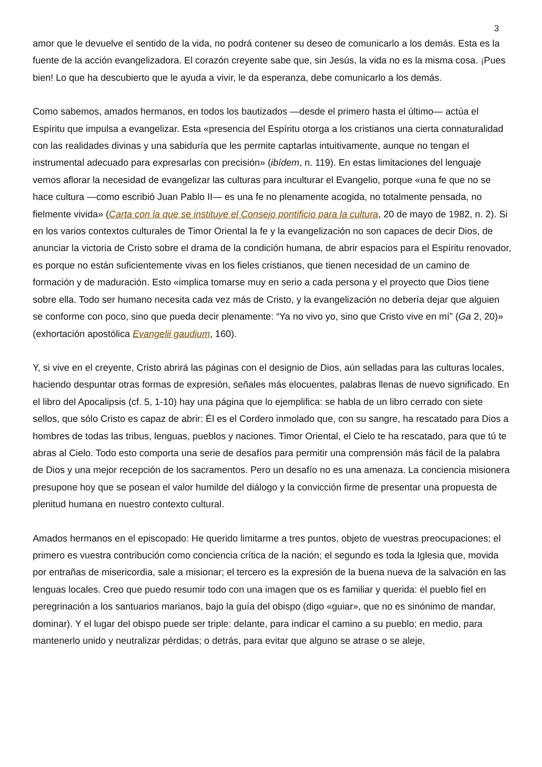3
amor que le devuelve el sentido de la vida, no podrá contener su deseo de comunicarlo a los demás. Esta es la fuente de la acción evangelizadora. El corazón creyente sabe que, sin Jesús, la vida no es la misma cosa. ¡Pues bien! Lo que ha descubierto que le ayuda a vivir, le da esperanza, debe comunicarlo a los demás.
Como sabemos, amados hermanos, en todos los bautizados —desde el primero hasta el último— actúa el Espíritu que impulsa a evangelizar. Esta «presencia del Espíritu otorga a los cristianos una cierta connaturalidad con las realidades divinas y una sabiduría que les permite captarlas intuitivamente, aunque no tengan el instrumental adecuado para expresarlas con precisión» (ibídem, n. 119). En estas limitaciones del lenguaje vemos aflorar la necesidad de evangelizar las culturas para inculturar el Evangelio, porque «una fe que no se hace cultura —como escribió Juan Pablo II— es una fe no plenamente acogida, no totalmente pensada, no fielmente vivida» (Carta con la que se instituye el Consejo pontificio para la cultura, 20 de mayo de 1982, n. 2). Si en los varios contextos culturales de Timor Oriental la fe y la evangelización no son capaces de decir Dios, de anunciar la victoria de Cristo sobre el drama de la condición humana, de abrir espacios para el Espíritu renovador, es porque no están suficientemente vivas en los fieles cristianos, que tienen necesidad de un camino de formación y de maduración. Esto «implica tomarse muy en serio a cada persona y el proyecto que Dios tiene sobre ella. Todo ser humano necesita cada vez más de Cristo, y la evangelización no debería dejar que alguien se conforme con poco, sino que pueda decir plenamente: “Ya no vivo yo, sino que Cristo vive en mí” (Ga 2, 20)» (exhortación apostólica Evangelii gaudium, 160).
Y, si vive en el creyente, Cristo abrirá las páginas con el designio de Dios, aún selladas para las culturas locales, haciendo despuntar otras formas de expresión, señales más elocuentes, palabras llenas de nuevo significado. En el libro del Apocalipsis (cf. 5, 1-10) hay una página que lo ejemplifica: se habla de un libro cerrado con siete sellos, que sólo Cristo es capaz de abrir: Él es el Cordero inmolado que, con su sangre, ha rescatado para Dios a hombres de todas las tribus, lenguas, pueblos y naciones. Timor Oriental, el Cielo te ha rescatado, para que tú te abras al Cielo. Todo esto comporta una serie de desafíos para permitir una comprensión más fácil de la palabra de Dios y una mejor recepción de los sacramentos. Pero un desafío no es una amenaza. La conciencia misionera presupone hoy que se posean el valor humilde del diálogo y la convicción firme de presentar una propuesta de plenitud humana en nuestro contexto cultural.
Amados hermanos en el episcopado: He querido limitarme a tres puntos, objeto de vuestras preocupaciones; el primero es vuestra contribución como conciencia crítica de la nación; el segundo es toda la Iglesia que, movida por entrañas de misericordia, sale a misionar; el tercero es la expresión de la buena nueva de la salvación en las lenguas locales. Creo que puedo resumir todo con una imagen que os es familiar y querida: el pueblo fiel en peregrinación a los santuarios marianos, bajo la guía del obispo (digo «guiar», que no es sinónimo de mandar, dominar). Y el lugar del obispo puede ser triple: delante, para indicar el camino a su pueblo; en medio, para mantenerlo unido y neutralizar pérdidas; o detrás, para evitar que alguno se atrase o se aleje,